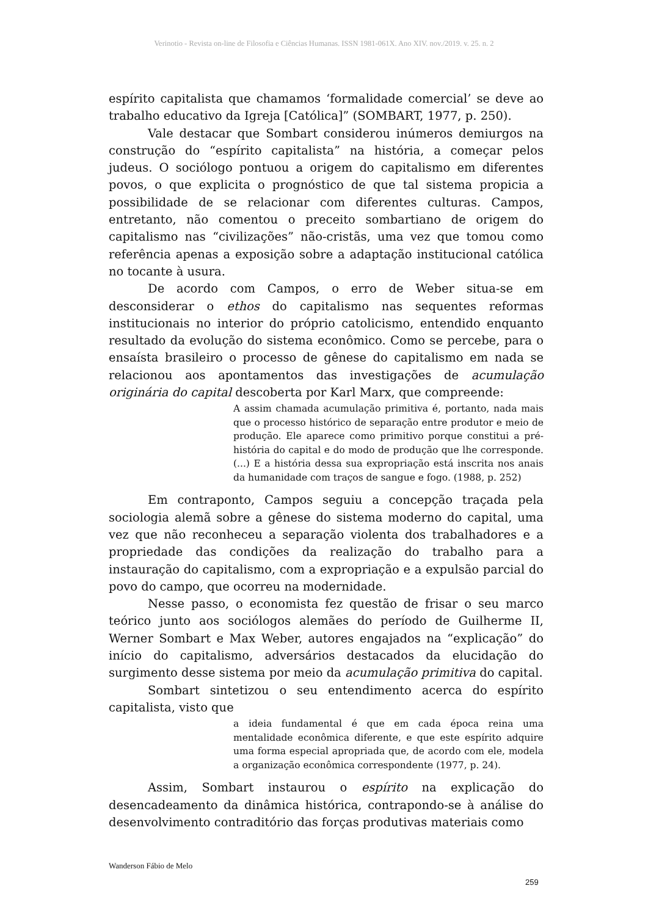Verinotio - Revista on-line de Filosofia e Ciências Humanas. ISSN 1981-061X. Ano XIV. nov./2019. v. 25. n. 2
espírito capitalista que chamamos ‘formalidade comercial’ se deve ao trabalho educativo da Igreja [Católica]” (SOMBART, 1977, p. 250).
Vale destacar que Sombart considerou inúmeros demiurgos na construção do “espírito capitalista” na história, a começar pelos judeus. O sociólogo pontuou a origem do capitalismo em diferentes povos, o que explicita o prognóstico de que tal sistema propicia a possibilidade de se relacionar com diferentes culturas. Campos, entretanto, não comentou o preceito sombartiano de origem do capitalismo nas “civilizações” não-cristãs, uma vez que tomou como referência apenas a exposição sobre a adaptação institucional católica no tocante à usura.
De acordo com Campos, o erro de Weber situa-se em desconsiderar o ethos do capitalismo nas sequentes reformas institucionais no interior do próprio catolicismo, entendido enquanto resultado da evolução do sistema econômico. Como se percebe, para o ensaísta brasileiro o processo de gênese do capitalismo em nada se relacionou aos apontamentos das investigações de acumulação originária do capital descoberta por Karl Marx, que compreende:
A assim chamada acumulação primitiva é, portanto, nada mais que o processo histórico de separação entre produtor e meio de produção. Ele aparece como primitivo porque constitui a pré-história do capital e do modo de produção que lhe corresponde. (...) E a história dessa sua expropriação está inscrita nos anais da humanidade com traços de sangue e fogo. (1988, p. 252)
Em contraponto, Campos seguiu a concepção traçada pela sociologia alemã sobre a gênese do sistema moderno do capital, uma vez que não reconheceu a separação violenta dos trabalhadores e a propriedade das condições da realização do trabalho para a instauração do capitalismo, com a expropriação e a expulsão parcial do povo do campo, que ocorreu na modernidade.
Nesse passo, o economista fez questão de frisar o seu marco teórico junto aos sociólogos alemães do período de Guilherme II, Werner Sombart e Max Weber, autores engajados na “explicação” do início do capitalismo, adversários destacados da elucidação do surgimento desse sistema por meio da acumulação primitiva do capital.
Sombart sintetizou o seu entendimento acerca do espírito capitalista, visto que
a ideia fundamental é que em cada época reina uma mentalidade econômica diferente, e que este espírito adquire uma forma especial apropriada que, de acordo com ele, modela a organização econômica correspondente (1977, p. 24).
Assim, Sombart instaurou o espírito na explicação do desencadeamento da dinâmica histórica, contrapondo-se à análise do desenvolvimento contraditório das forças produtivas materiais como
Wanderson Fábio de Melo
259